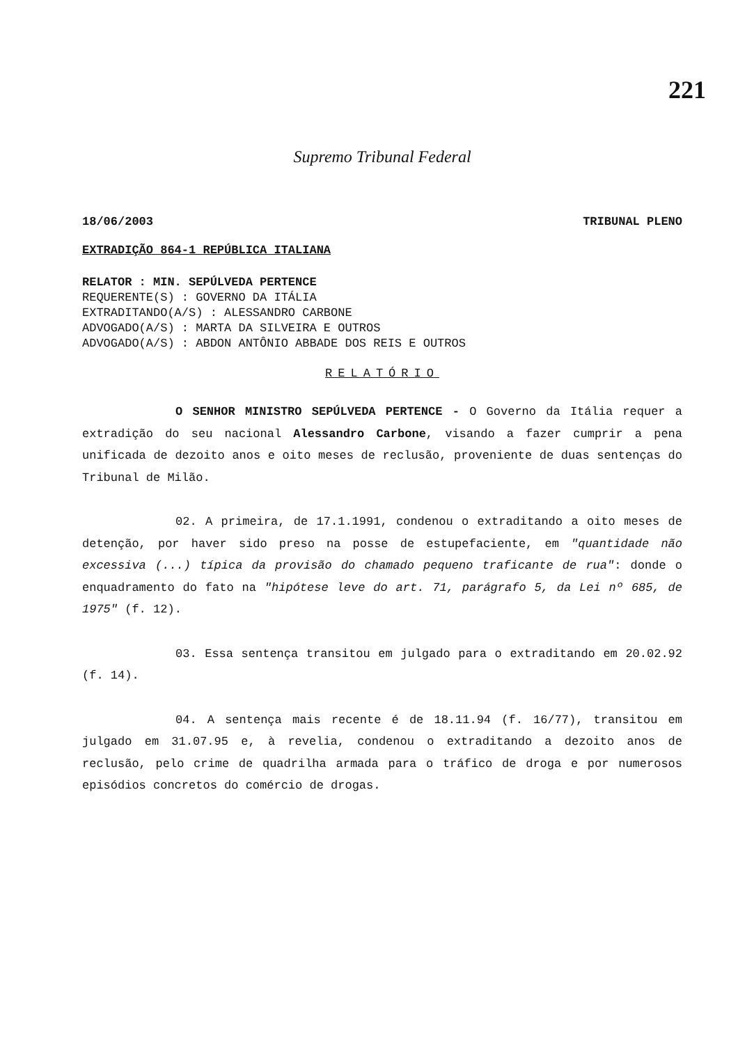221
Supremo Tribunal Federal
18/06/2003 TRIBUNAL PLENO
EXTRADIÇÃO 864-1 REPÚBLICA ITALIANA
RELATOR : MIN. SEPÚLVEDA PERTENCE
REQUERENTE(S) : GOVERNO DA ITÁLIA
EXTRADITANDO(A/S) : ALESSANDRO CARBONE
ADVOGADO(A/S) : MARTA DA SILVEIRA E OUTROS
ADVOGADO(A/S) : ABDON ANTÔNIO ABBADE DOS REIS E OUTROS
RELATÓRIO
O SENHOR MINISTRO SEPÚLVEDA PERTENCE - O Governo da Itália requer a extradição do seu nacional Alessandro Carbone, visando a fazer cumprir a pena unificada de dezoito anos e oito meses de reclusão, proveniente de duas sentenças do Tribunal de Milão.
02. A primeira, de 17.1.1991, condenou o extraditando a oito meses de detenção, por haver sido preso na posse de estupefaciente, em "quantidade não excessiva (...) típica da provisão do chamado pequeno traficante de rua": donde o enquadramento do fato na "hipótese leve do art. 71, parágrafo 5, da Lei nº 685, de 1975" (f. 12).
03. Essa sentença transitou em julgado para o extraditando em 20.02.92 (f. 14).
04. A sentença mais recente é de 18.11.94 (f. 16/77), transitou em julgado em 31.07.95 e, à revelia, condenou o extraditando a dezoito anos de reclusão, pelo crime de quadrilha armada para o tráfico de droga e por numerosos episódios concretos do comércio de drogas.